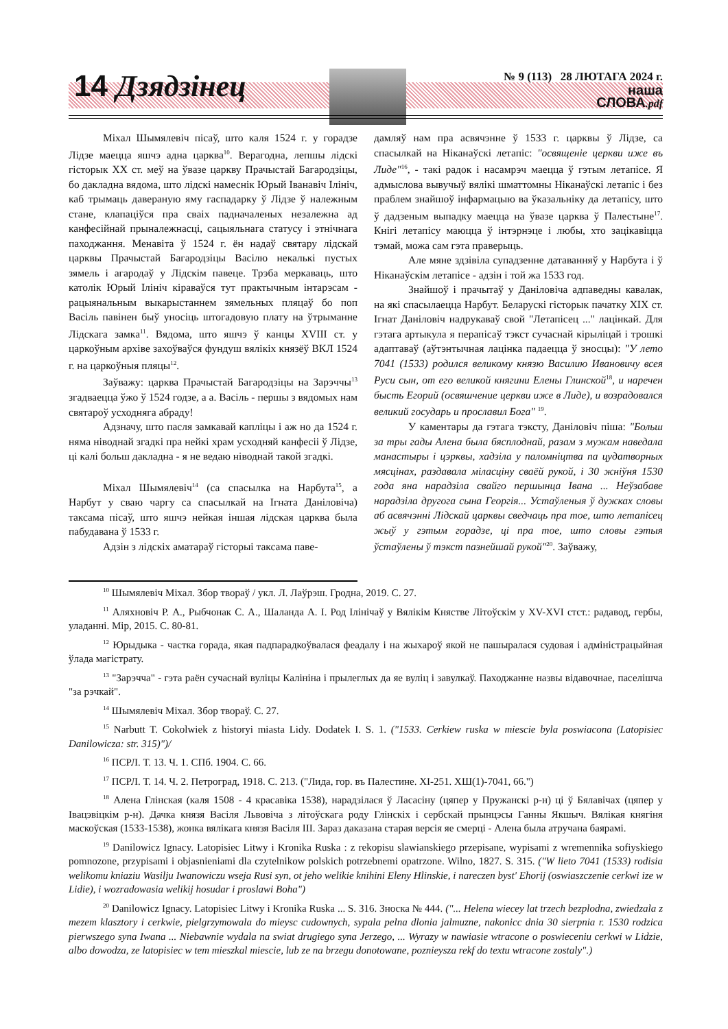14 Дзядзінец
№ 9 (113) 28 ЛЮТАГА 2024 г.
наша
СЛОВА.pdf
Міхал Шымялевіч пісаў, што каля 1524 г. у горадзе Лідзе маецца яшчэ адна царква<sup>10</sup>. Верагодна, лепшы лідскі гісторык ХХ ст. меў на ўвазе царкву Прачыстай Багародзіцы, бо дакладна вядома, што лідскі намеснік Юрый Іванавіч Ілініч, каб трымаць давераную яму гаспадарку ў Лідзе ў належным стане, клапаціўся пра сваіх падначаленых незалежна ад канфесійнай прыналежнасці, сацыяльнага статусу і этнічнага паходжання. Менавіта ў 1524 г. ён надаў святару лідскай царквы Прачыстай Багародзіцы Васілю некалькі пустых зямель і агародаў у Лідскім павеце. Трэба меркаваць, што католік Юрый Ілініч кіраваўся тут практычным інтарэсам - рацыянальным выкарыстаннем зямельных пляцаў бо поп Васіль павінен быў уносіць штогадовую плату на ўтрыманне Лідскага замка<sup>11</sup>. Вядома, што яшчэ ў канцы XVIII ст. у царкоўным архіве захоўваўся фундуш вялікіх князёў ВКЛ 1524 г. на царкоўныя пляцы<sup>12</sup>.
Заўважу: царква Прачыстай Багародзіцы на Зарэччы<sup>13</sup> згадваецца ўжо ў 1524 годзе, а а. Васіль - першы з вядомых нам святароў усходняга абраду!
Адзначу, што пасля замкавай капліцы і аж но да 1524 г. няма ніводнай згадкі пра нейкі храм усходняй канфесіі ў Лідзе, ці калі больш дакладна - я не ведаю ніводнай такой згадкі.
Міхал Шымялевіч<sup>14</sup> (са спасылка на Нарбута<sup>15</sup>, а Нарбут у сваю чаргу са спасылкай на Ігната Даніловіча) таксама пісаў, што яшчэ нейкая іншая лідская царква была пабудавана ў 1533 г.
Адзін з лідскіх аматараў гісторыі таксама паве-
дамляў нам пра асвячэнне ў 1533 г. царквы ў Лідзе, са спасылкай на Ніканаўскі летапіс: "освященіе церкви иже въ Лиде"<sup>16</sup>, - такі радок і насамрэч маецца ў гэтым летапісе. Я адмыслова вывучыў вялікі шматтомны Ніканаўскі летапіс і без праблем знайшоў інфармацыю ва ўказальніку да летапісу, што ў дадзеным выпадку маецца на ўвазе царква ў Палестыне<sup>17</sup>. Кнігі летапісу маюцца ў інтэрнэце і любы, хто зацікавіцца тэмай, можа сам гэта праверыць.
Але мяне здзівіла супадзенне датаванняў у Нарбута і ў Ніканаўскім летапісе - адзін і той жа 1533 год.
Знайшоў і прачытаў у Даніловіча адпаведны кавалак, на які спасылаецца Нарбут. Беларускі гісторык пачатку XIX ст. Ігнат Даніловіч надрукаваў свой "Летапісец ..." лацінкай. Для гэтага артыкула я перапісаў тэкст сучаснай кірыліцай і трошкі адаптаваў (аўтэнтычная лацінка падаецца ў зносцы): "У лето 7041 (1533) родился великому князю Василию Ивановичу всея Руси сын, от его великой княгини Елены Глинской<sup>18</sup>, и наречен бысть Егорий (освяшчение церкви иже в Лиде), и возрадовался великий государь и прославил Бога" <sup>19</sup>.
У каментары да гэтага тэксту, Даніловіч піша: "Больш за тры гады Алена была бясплоднай, разам з мужам наведала манастыры і цэрквы, хадзіла у паломніцтва па цудатворных мясцінах, раздавала міласціну сваёй рукой, і 30 жніўня 1530 года яна нарадзіла свайго першынца Івана ... Неўзабаве нарадзіла другога сына Георгія... Устаўленыя ў дужках словы аб асвячэнні Лідскай царквы сведчаць пра тое, што летапісец жыў у гэтым горадзе, ці пра тое, што словы гэтыя ўстаўлены ў тэкст пазнейшай рукой"<sup>20</sup>. Заўважу,
<sup>10</sup> Шымялевіч Міхал. Збор твораў / укл. Л. Лаўрэш. Гродна, 2019. С. 27.
<sup>11</sup> Аляхновіч Р. А., Рыбчонак С. А., Шаланда А. І. Род Ілінічаў у Вялікім Княстве Літоўскім у XV-XVI стст.: радавод, гербы, уладанні. Мір, 2015. С. 80-81.
<sup>12</sup> Юрыдыка - частка горада, якая падпарадкоўвалася феадалу і на жыхароў якой не пашыралася судовая і адміністрацыйная ўлада магістрату.
<sup>13</sup> "Зарэчча" - гэта раён сучаснай вуліцы Калініна і прылеглых да яе вуліц і завулкаў. Паходжанне назвы відавочнае, паселішча "за рэчкай".
<sup>14</sup> Шымялевіч Міхал. Збор твораў. С. 27.
<sup>15</sup> Narbutt T. Cokolwiek z historyi miasta Lidy. Dodatek I. S. 1. ("1533. Cerkiew ruska w miescie byla poswiacona (Latopisiec Danilowicza: str. 315)")/
<sup>16</sup> ПСРЛ. Т. 13. Ч. 1. СПб. 1904. С. 66.
<sup>17</sup> ПСРЛ. Т. 14. Ч. 2. Петроград, 1918. С. 213. ("Лида, гор. въ Палестине. XI-251. XШ(1)-7041, 66.")
<sup>18</sup> Алена Глінская (каля 1508 - 4 красавіка 1538), нарадзілася ў Ласасіну (цяпер у Пружанскі р-н) ці ў Бялавічах (цяпер у Івацэвіцкім р-н). Дачка князя Васіля Львовіча з літоўскага роду Глінскіх і сербскай прынцэсы Ганны Якшыч. Вялікая княгіня маскоўская (1533-1538), жонка вялікага князя Васіля III. Зараз даказана старая версія яе смерці - Алена была атручана баярамі.
<sup>19</sup> Danilowicz Ignacy. Latopisiec Litwy i Kronika Ruska : z rekopisu slawianskiego przepisane, wypisami z wremennika sofiyskiego pomnozone, przypisami i objasnieniami dla czytelnikow polskich potrzebnemi opatrzone. Wilno, 1827. S. 315. ("W lieto 7041 (1533) rodisia welikomu kniaziu Wasilju Iwanowiczu wseja Rusi syn, ot jeho welikie knihini Eleny Hlinskie, i nareczen byst' Ehorij (oswiaszczenie cerkwi ize w Lidie), i wozradowasia welikij hosudar i proslawi Boha")
<sup>20</sup> Danilowicz Ignacy. Latopisiec Litwy i Kronika Ruska ... S. 316. Зноска № 444. ("... Helena wiecey lat trzech bezplodna, zwiedzala z mezem klasztory i cerkwie, pielgrzymowala do mieysc cudownych, sypala pelna dlonia jalmuzne, nakonicc dnia 30 sierpnia r. 1530 rodzica pierwszego syna Iwana ... Niebawnie wydala na swiat drugiego syna Jerzego, ... Wyrazy w nawiasie wtracone o poswieceniu cerkwi w Lidzie, albo dowodza, ze latopisiec w tem mieszkal miescie, lub ze na brzegu donotowane, poznieysza rekf do textu wtracone zostaly".)